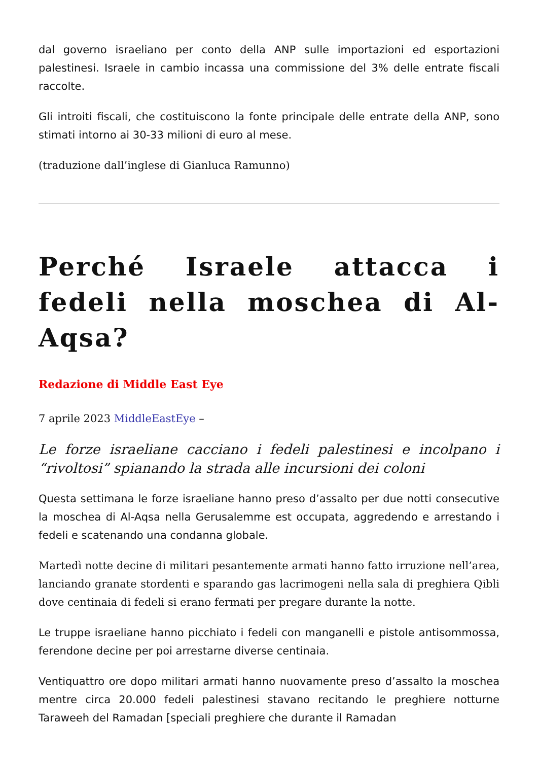dal governo israeliano per conto della ANP sulle importazioni ed esportazioni palestinesi. Israele in cambio incassa una commissione del 3% delle entrate fiscali raccolte.
Gli introiti fiscali, che costituiscono la fonte principale delle entrate della ANP, sono stimati intorno ai 30-33 milioni di euro al mese.
(traduzione dall’inglese di Gianluca Ramunno)
Perché Israele attacca i fedeli nella moschea di Al-Aqsa?
Redazione di Middle East Eye
7 aprile 2023 MiddleEastEye –
Le forze israeliane cacciano i fedeli palestinesi e incolpano i “rivoltosi” spianando la strada alle incursioni dei coloni
Questa settimana le forze israeliane hanno preso d’assalto per due notti consecutive la moschea di Al-Aqsa nella Gerusalemme est occupata, aggredendo e arrestando i fedeli e scatenando una condanna globale.
Martedì notte decine di militari pesantemente armati hanno fatto irruzione nell’area, lanciando granate stordenti e sparando gas lacrimogeni nella sala di preghiera Qibli dove centinaia di fedeli si erano fermati per pregare durante la notte.
Le truppe israeliane hanno picchiato i fedeli con manganelli e pistole antisommossa, ferendone decine per poi arrestarne diverse centinaia.
Ventiquattro ore dopo militari armati hanno nuovamente preso d’assalto la moschea mentre circa 20.000 fedeli palestinesi stavano recitando le preghiere notturne Taraweeh del Ramadan [speciali preghiere che durante il Ramadan